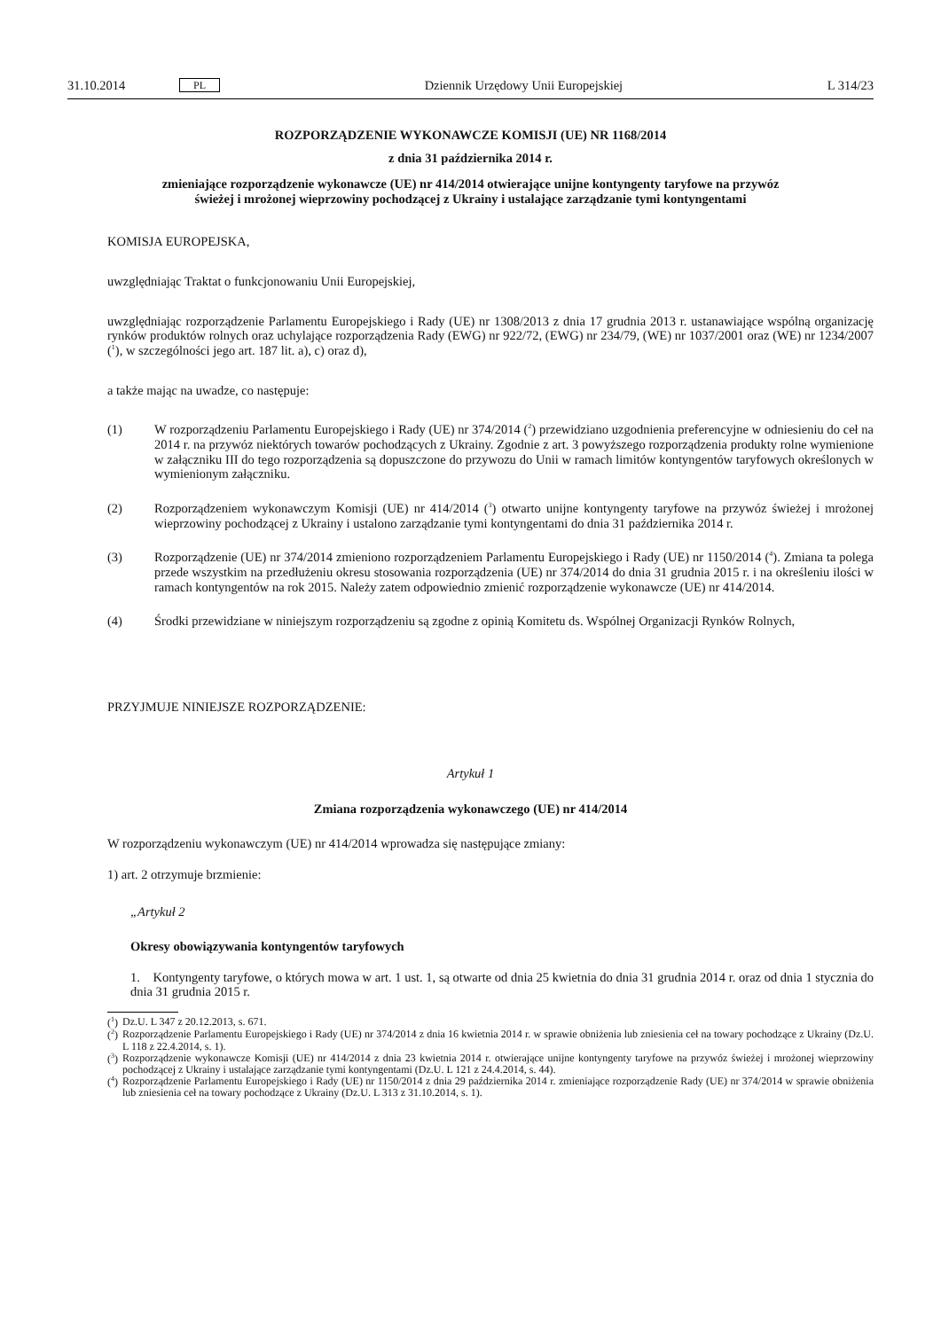31.10.2014 PL Dziennik Urzędowy Unii Europejskiej L 314/23
ROZPORZĄDZENIE WYKONAWCZE KOMISJI (UE) NR 1168/2014
z dnia 31 października 2014 r.
zmieniające rozporządzenie wykonawcze (UE) nr 414/2014 otwierające unijne kontyngenty taryfowe na przywóz świeżej i mrożonej wieprzowiny pochodzącej z Ukrainy i ustalające zarządzanie tymi kontyngentami
KOMISJA EUROPEJSKA,
uwzględniając Traktat o funkcjonowaniu Unii Europejskiej,
uwzględniając rozporządzenie Parlamentu Europejskiego i Rady (UE) nr 1308/2013 z dnia 17 grudnia 2013 r. ustanawiające wspólną organizację rynków produktów rolnych oraz uchylające rozporządzenia Rady (EWG) nr 922/72, (EWG) nr 234/79, (WE) nr 1037/2001 oraz (WE) nr 1234/2007 (<sup>1</sup>), w szczególności jego art. 187 lit. a), c) oraz d),
a także mając na uwadze, co następuje:
(1) W rozporządzeniu Parlamentu Europejskiego i Rady (UE) nr 374/2014 (<sup>2</sup>) przewidziano uzgodnienia preferencyjne w odniesieniu do ceł na 2014 r. na przywóz niektórych towarów pochodzących z Ukrainy. Zgodnie z art. 3 powyższego rozporządzenia produkty rolne wymienione w załączniku III do tego rozporządzenia są dopuszczone do przywozu do Unii w ramach limitów kontyngentów taryfowych określonych w wymienionym załączniku.
(2) Rozporządzeniem wykonawczym Komisji (UE) nr 414/2014 (<sup>3</sup>) otwarto unijne kontyngenty taryfowe na przywóz świeżej i mrożonej wieprzowiny pochodzącej z Ukrainy i ustalono zarządzanie tymi kontyngentami do dnia 31 października 2014 r.
(3) Rozporządzenie (UE) nr 374/2014 zmieniono rozporządzeniem Parlamentu Europejskiego i Rady (UE) nr 1150/2014 (<sup>4</sup>). Zmiana ta polega przede wszystkim na przedłużeniu okresu stosowania rozporządzenia (UE) nr 374/2014 do dnia 31 grudnia 2015 r. i na określeniu ilości w ramach kontyngentów na rok 2015. Należy zatem odpowiednio zmienić rozporządzenie wykonawcze (UE) nr 414/2014.
(4) Środki przewidziane w niniejszym rozporządzeniu są zgodne z opinią Komitetu ds. Wspólnej Organizacji Rynków Rolnych,
PRZYJMUJE NINIEJSZE ROZPORZĄDZENIE:
Artykuł 1
Zmiana rozporządzenia wykonawczego (UE) nr 414/2014
W rozporządzeniu wykonawczym (UE) nr 414/2014 wprowadza się następujące zmiany:
1) art. 2 otrzymuje brzmienie:
„Artykuł 2
Okresy obowiązywania kontyngentów taryfowych
1. Kontyngenty taryfowe, o których mowa w art. 1 ust. 1, są otwarte od dnia 25 kwietnia do dnia 31 grudnia 2014 r. oraz od dnia 1 stycznia do dnia 31 grudnia 2015 r.
(<sup>1</sup>) Dz.U. L 347 z 20.12.2013, s. 671.
(<sup>2</sup>) Rozporządzenie Parlamentu Europejskiego i Rady (UE) nr 374/2014 z dnia 16 kwietnia 2014 r. w sprawie obniżenia lub zniesienia ceł na towary pochodzące z Ukrainy (Dz.U. L 118 z 22.4.2014, s. 1).
(<sup>3</sup>) Rozporządzenie wykonawcze Komisji (UE) nr 414/2014 z dnia 23 kwietnia 2014 r. otwierające unijne kontyngenty taryfowe na przywóz świeżej i mrożonej wieprzowiny pochodzącej z Ukrainy i ustalające zarządzanie tymi kontyngentami (Dz.U. L 121 z 24.4.2014, s. 44).
(<sup>4</sup>) Rozporządzenie Parlamentu Europejskiego i Rady (UE) nr 1150/2014 z dnia 29 października 2014 r. zmieniające rozporządzenie Rady (UE) nr 374/2014 w sprawie obniżenia lub zniesienia ceł na towary pochodzące z Ukrainy (Dz.U. L 313 z 31.10.2014, s. 1).